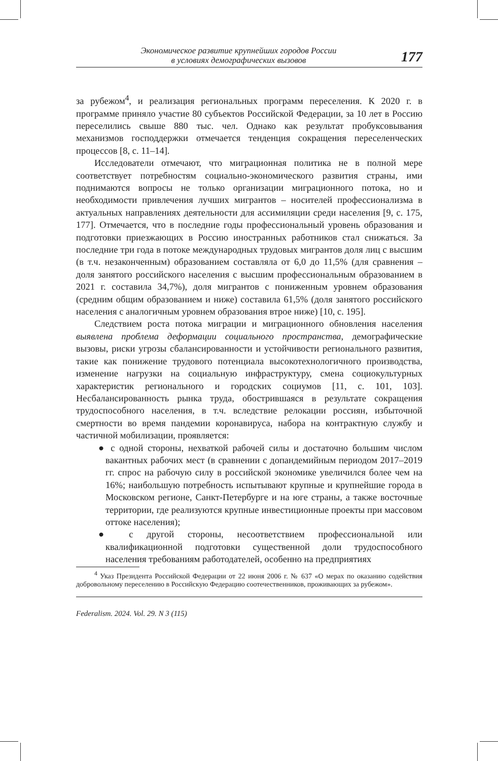Экономическое развитие крупнейших городов России
в условиях демографических вызовов
177
за рубежом<sup>4</sup>, и реализация региональных программ переселения. К 2020 г. в программе приняло участие 80 субъектов Российской Федерации, за 10 лет в Россию переселились свыше 880 тыс. чел. Однако как результат пробуксовывания механизмов господдержки отмечается тенденция сокращения переселенческих процессов [8, с. 11–14].
Исследователи отмечают, что миграционная политика не в полной мере соответствует потребностям социально-экономического развития страны, ими поднимаются вопросы не только организации миграционного потока, но и необходимости привлечения лучших мигрантов – носителей профессионализма в актуальных направлениях деятельности для ассимиляции среди населения [9, с. 175, 177]. Отмечается, что в последние годы профессиональный уровень образования и подготовки приезжающих в Россию иностранных работников стал снижаться. За последние три года в потоке международных трудовых мигрантов доля лиц с высшим (в т.ч. незаконченным) образованием составляла от 6,0 до 11,5% (для сравнения – доля занятого российского населения с высшим профессиональным образованием в 2021 г. составила 34,7%), доля мигрантов с пониженным уровнем образования (средним общим образованием и ниже) составила 61,5% (доля занятого российского населения с аналогичным уровнем образования втрое ниже) [10, с. 195].
Следствием роста потока миграции и миграционного обновления населения выявлена проблема деформации социального пространства, демографические вызовы, риски угрозы сбалансированности и устойчивости регионального развития, такие как понижение трудового потенциала высокотехнологичного производства, изменение нагрузки на социальную инфраструктуру, смена социокультурных характеристик регионального и городских социумов [11, с. 101, 103]. Несбалансированность рынка труда, обострившаяся в результате сокращения трудоспособного населения, в т.ч. вследствие релокации россиян, избыточной смертности во время пандемии коронавируса, набора на контрактную службу и частичной мобилизации, проявляется:
● с одной стороны, нехваткой рабочей силы и достаточно большим числом вакантных рабочих мест (в сравнении с допандемийным периодом 2017–2019 гг. спрос на рабочую силу в российской экономике увеличился более чем на 16%; наибольшую потребность испытывают крупные и крупнейшие города в Московском регионе, Санкт-Петербурге и на юге страны, а также восточные территории, где реализуются крупные инвестиционные проекты при массовом оттоке населения);
● с другой стороны, несоответствием профессиональной или квалификационной подготовки существенной доли трудоспособного населения требованиям работодателей, особенно на предприятиях
<sup>4</sup> Указ Президента Российской Федерации от 22 июня 2006 г. № 637 «О мерах по оказанию содействия добровольному переселению в Российскую Федерацию соотечественников, проживающих за рубежом».
Federalism. 2024. Vol. 29. N 3 (115)